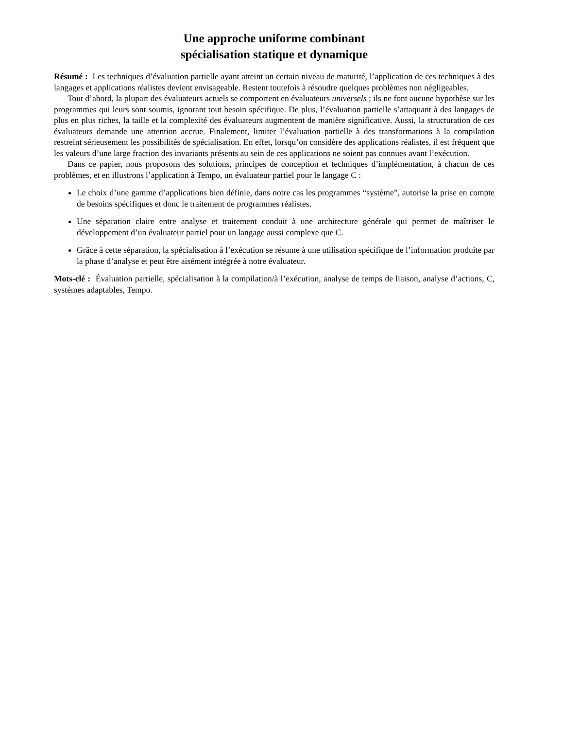Une approche uniforme combinant
spécialisation statique et dynamique
Résumé : Les techniques d’évaluation partielle ayant atteint un certain niveau de maturité, l’application de ces techniques à des langages et applications réalistes devient envisageable. Restent toutefois à résoudre quelques problèmes non négligeables.
Tout d’abord, la plupart des évaluateurs actuels se comportent en évaluateurs universels ; ils ne font aucune hypothèse sur les programmes qui leurs sont soumis, ignorant tout besoin spécifique. De plus, l’évaluation partielle s’attaquant à des langages de plus en plus riches, la taille et la complexité des évaluateurs augmentent de manière significative. Aussi, la structuration de ces évaluateurs demande une attention accrue. Finalement, limiter l’évaluation partielle à des transformations à la compilation restreint sérieusement les possibilités de spécialisation. En effet, lorsqu’on considère des applications réalistes, il est fréquent que les valeurs d’une large fraction des invariants présents au sein de ces applications ne soient pas connues avant l’exécution.
Dans ce papier, nous proposons des solutions, principes de conception et techniques d’implémentation, à chacun de ces problèmes, et en illustrons l’application à Tempo, un évaluateur partiel pour le langage C :
Le choix d’une gamme d’applications bien définie, dans notre cas les programmes “système”, autorise la prise en compte de besoins spécifiques et donc le traitement de programmes réalistes.
Une séparation claire entre analyse et traitement conduit à une architecture générale qui permet de maîtriser le développement d’un évaluateur partiel pour un langage aussi complexe que C.
Grâce à cette séparation, la spécialisation à l’exécution se résume à une utilisation spécifique de l’information produite par la phase d’analyse et peut être aisément intégrée à notre évaluateur.
Mots-clé : Évaluation partielle, spécialisation à la compilation/à l’exécution, analyse de temps de liaison, analyse d’actions, C, systèmes adaptables, Tempo.